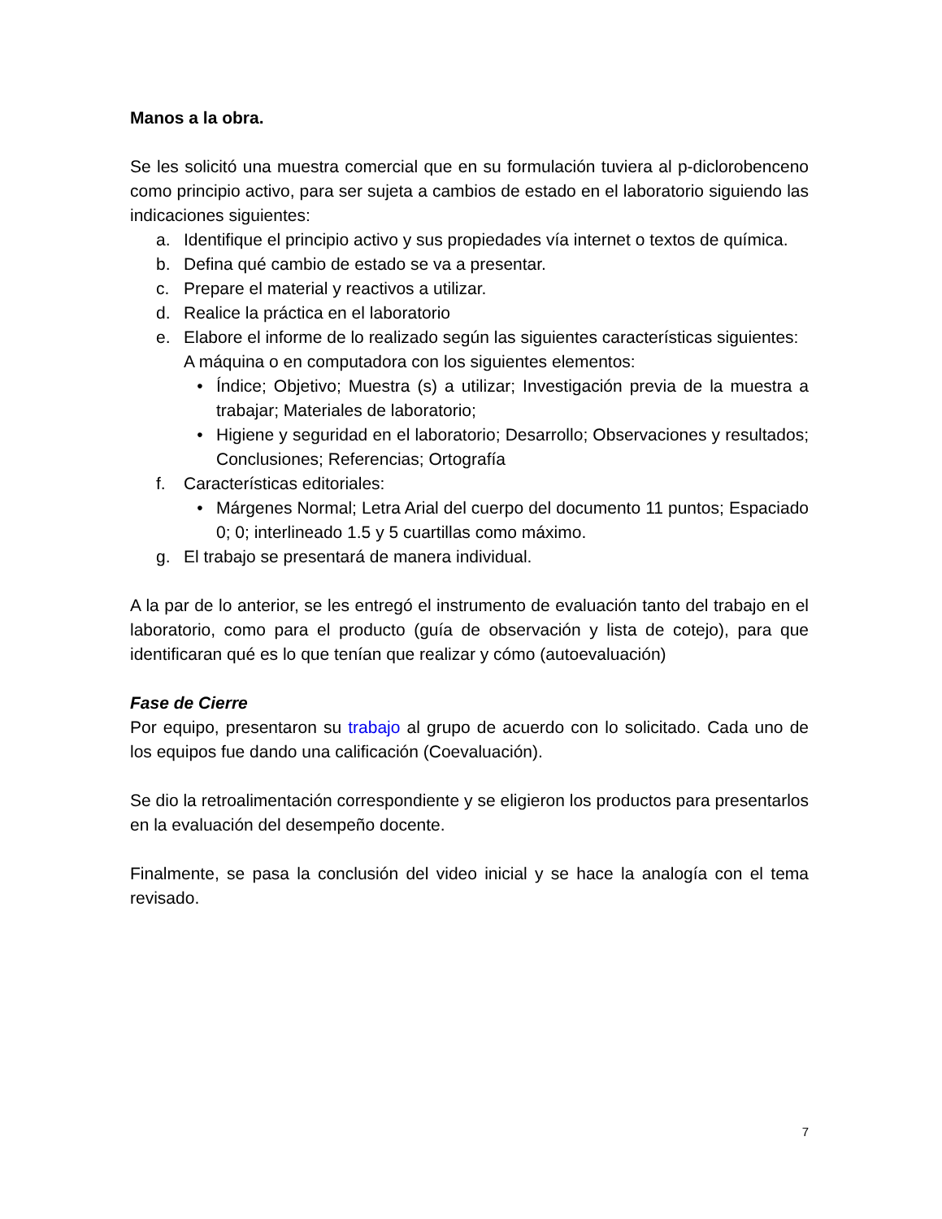Manos a la obra.
Se les solicitó una muestra comercial que en su formulación tuviera al p-diclorobenceno como principio activo, para ser sujeta a cambios de estado en el laboratorio siguiendo las indicaciones siguientes:
a. Identifique el principio activo y sus propiedades vía internet o textos de química.
b. Defina qué cambio de estado se va a presentar.
c. Prepare el material y reactivos a utilizar.
d. Realice la práctica en el laboratorio
e. Elabore el informe de lo realizado según las siguientes características siguientes:
A máquina o en computadora con los siguientes elementos:
• Índice; Objetivo; Muestra (s) a utilizar; Investigación previa de la muestra a trabajar; Materiales de laboratorio;
• Higiene y seguridad en el laboratorio; Desarrollo; Observaciones y resultados; Conclusiones; Referencias; Ortografía
f. Características editoriales:
• Márgenes Normal; Letra Arial del cuerpo del documento 11 puntos; Espaciado 0; 0; interlineado 1.5 y 5 cuartillas como máximo.
g. El trabajo se presentará de manera individual.
A la par de lo anterior, se les entregó el instrumento de evaluación tanto del trabajo en el laboratorio, como para el producto (guía de observación y lista de cotejo), para que identificaran qué es lo que tenían que realizar y cómo (autoevaluación)
Fase de Cierre
Por equipo, presentaron su trabajo al grupo de acuerdo con lo solicitado. Cada uno de los equipos fue dando una calificación (Coevaluación).
Se dio la retroalimentación correspondiente y se eligieron los productos para presentarlos en la evaluación del desempeño docente.
Finalmente, se pasa la conclusión del video inicial y se hace la analogía con el tema revisado.
7